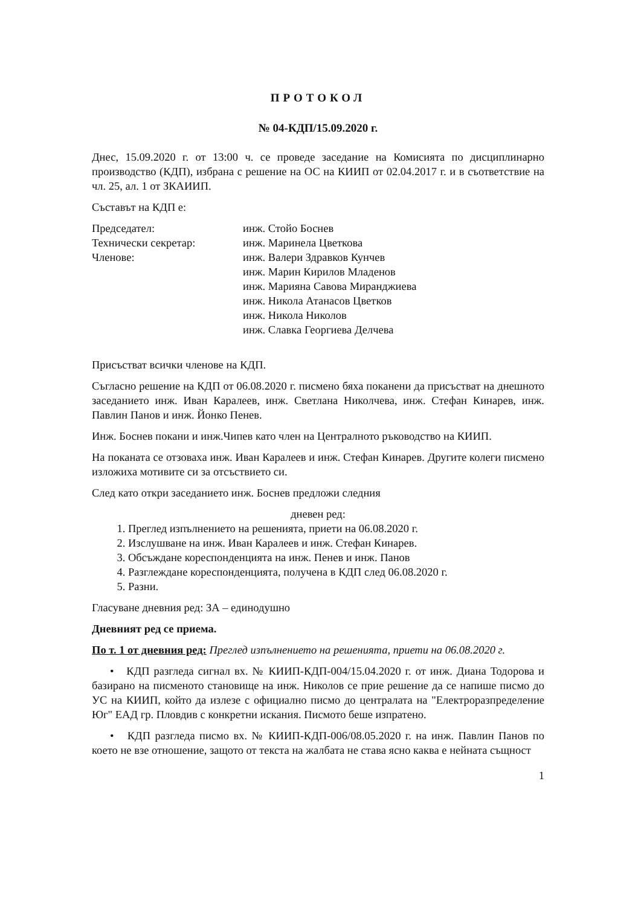ПРОТОКОЛ
№ 04-КДП/15.09.2020 г.
Днес, 15.09.2020 г. от 13:00 ч. се проведе заседание на Комисията по дисциплинарно производство (КДП), избрана с решение на ОС на КИИП от 02.04.2017 г. и в съответствие на чл. 25, ал. 1 от ЗКАИИП.
Съставът на КДП е:
| Председател: | инж. Стойо Боснев |
| Технически секретар: | инж. Маринела Цветкова |
| Членове: | инж. Валери Здравков Кунчев инж. Марин Кирилов Младенов инж. Марияна Савова Миранджиева инж. Никола Атанасов Цветков инж. Никола Николов инж. Славка Георгиева Делчева |
Присъстват всички членове на КДП.
Съгласно решение на КДП от 06.08.2020 г. писмено бяха поканени да присъстват на днешното заседанието инж. Иван Каралеев, инж. Светлана Николчева, инж. Стефан Кинарев, инж. Павлин Панов и инж. Йонко Пенев.
Инж. Боснев покани и инж.Чипев като член на Централното ръководство на КИИП.
На поканата се отзоваха инж. Иван Каралеев и инж. Стефан Кинарев. Другите колеги писмено изложиха мотивите си за отсъствието си.
След като откри заседанието инж. Боснев предложи следния
дневен ред:
1. Преглед изпълнението на решенията, приети на 06.08.2020 г.
2. Изслушване на инж. Иван Каралеев и инж. Стефан Кинарев.
3. Обсъждане кореспонденцията на инж. Пенев и инж. Панов
4. Разглеждане кореспонденцията, получена в КДП след 06.08.2020 г.
5. Разни.
Гласуване дневния ред: ЗА – единодушно
Дневният ред се приема.
По т. 1 от дневния ред: Преглед изпълнението на решенията, приети на 06.08.2020 г.
• КДП разгледа сигнал вх. № КИИП-КДП-004/15.04.2020 г. от инж. Диана Тодорова и базирано на писменото становище на инж. Николов се прие решение да се напише писмо до УС на КИИП, който да излезе с официално писмо до централата на "Електроразпределение Юг" ЕАД гр. Пловдив с конкретни искания. Писмото беше изпратено.
• КДП разгледа писмо вх. № КИИП-КДП-006/08.05.2020 г. на инж. Павлин Панов по което не взе отношение, защото от текста на жалбата не става ясно каква е нейната същност
1